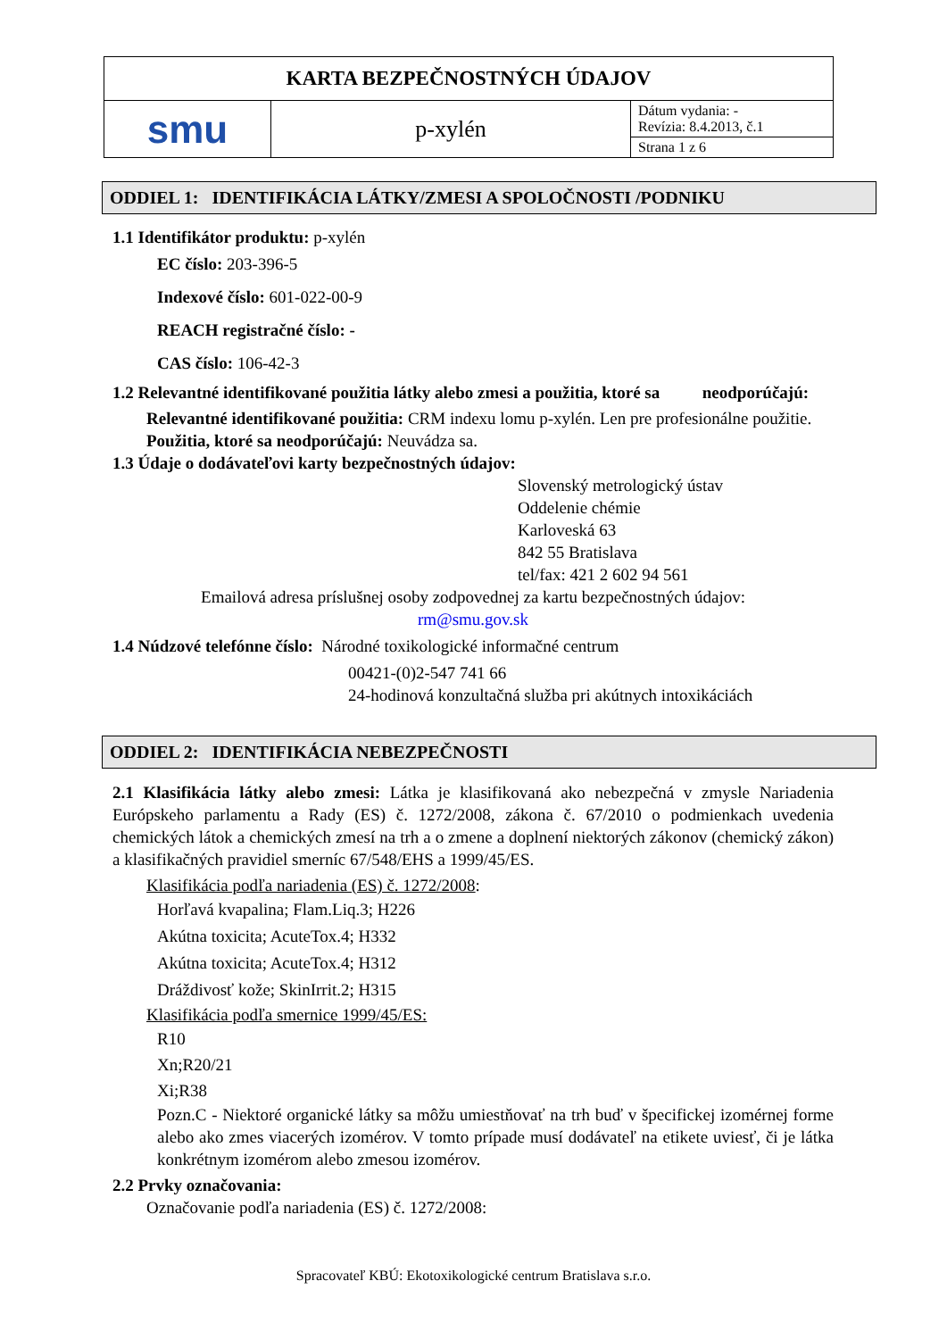| KARTA BEZPEČNOSTNÝCH ÚDAJOV | | |
| smu | p-xylén | Dátum vydania: - Revízia: 8.4.2013, č.1 |
| | | Strana 1 z 6 |
ODDIEL 1: IDENTIFIKÁCIA LÁTKY/ZMESI A SPOLOČNOSTI /PODNIKU
1.1 Identifikátor produktu: p-xylén
EC číslo: 203-396-5
Indexové číslo: 601-022-00-9
REACH registračné číslo: -
CAS číslo: 106-42-3
1.2 Relevantné identifikované použitia látky alebo zmesi a použitia, ktoré sa neodporúčajú:
Relevantné identifikované použitia: CRM indexu lomu p-xylén. Len pre profesionálne použitie.
Použitia, ktoré sa neodporúčajú: Neuvádza sa.
1.3 Údaje o dodávateľovi karty bezpečnostných údajov:
Slovenský metrologický ústav
Oddelenie chémie
Karloveská 63
842 55 Bratislava
tel/fax: 421 2 602 94 561
Emailová adresa príslušnej osoby zodpovednej za kartu bezpečnostných údajov:
rm@smu.gov.sk
1.4 Núdzové telefónne číslo: Národné toxikologické informačné centrum
00421-(0)2-547 741 66
24-hodinová konzultačná služba pri akútnych intoxikáciách
ODDIEL 2: IDENTIFIKÁCIA NEBEZPEČNOSTI
2.1 Klasifikácia látky alebo zmesi: Látka je klasifikovaná ako nebezpečná v zmysle Nariadenia Európskeho parlamentu a Rady (ES) č. 1272/2008, zákona č. 67/2010 o podmienkach uvedenia chemických látok a chemických zmesí na trh a o zmene a doplnení niektorých zákonov (chemický zákon) a klasifikačných pravidiel smerníc 67/548/EHS a 1999/45/ES.
Klasifikácia podľa nariadenia (ES) č. 1272/2008:
Horľavá kvapalina; Flam.Liq.3; H226
Akútna toxicita; AcuteTox.4; H332
Akútna toxicita; AcuteTox.4; H312
Dráždivosť kože; SkinIrrit.2; H315
Klasifikácia podľa smernice 1999/45/ES:
R10
Xn;R20/21
Xi;R38
Pozn.C - Niektoré organické látky sa môžu umiestňovať na trh buď v špecifickej izomérnej forme alebo ako zmes viacerých izomérov. V tomto prípade musí dodávateľ na etikete uviesť, či je látka konkrétnym izomérom alebo zmesou izomérov.
2.2 Prvky označovania:
Označovanie podľa nariadenia (ES) č. 1272/2008:
Spracovateľ KBÚ: Ekotoxikologické centrum Bratislava s.r.o.